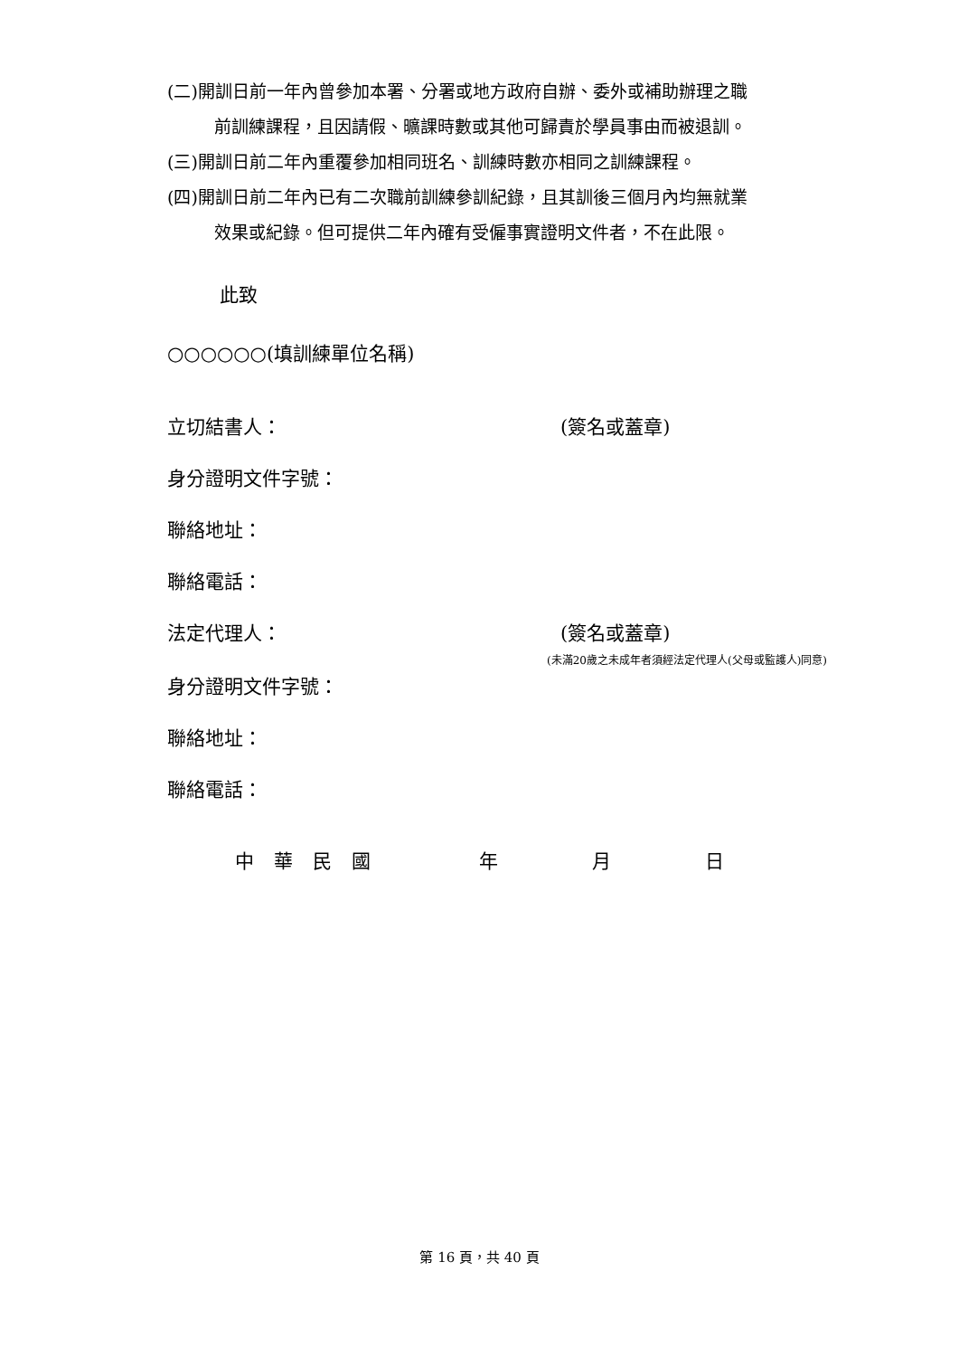(二)開訓日前一年內曾參加本署、分署或地方政府自辦、委外或補助辦理之職
前訓練課程，且因請假、曠課時數或其他可歸責於學員事由而被退訓。
(三)開訓日前二年內重覆參加相同班名、訓練時數亦相同之訓練課程。
(四)開訓日前二年內已有二次職前訓練參訓紀錄，且其訓後三個月內均無就業
效果或紀錄。但可提供二年內確有受僱事實證明文件者，不在此限。
此致
○○○○○○(填訓練單位名稱)
立切結書人： (簽名或蓋章)
身分證明文件字號：
聯絡地址：
聯絡電話：
法定代理人： (簽名或蓋章)
(未滿20歲之未成年者須經法定代理人(父母或監護人)同意)
身分證明文件字號：
聯絡地址：
聯絡電話：
中華民國 年 月 日
第 16 頁，共 40 頁